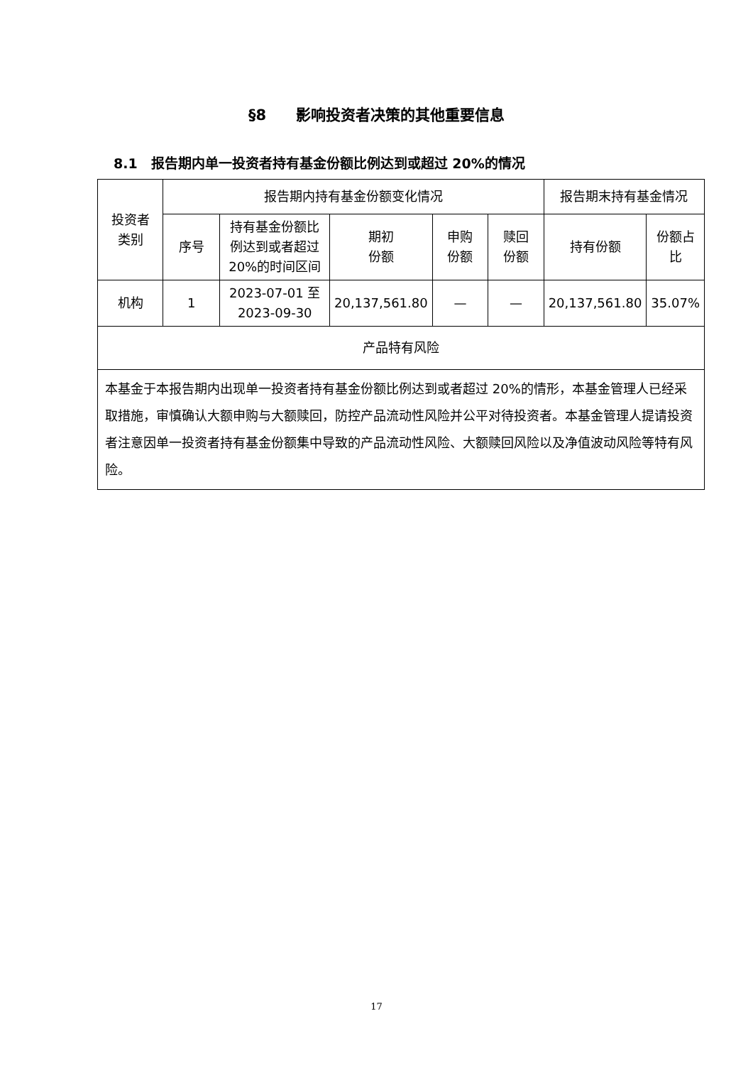§8　　影响投资者决策的其他重要信息
8.1　报告期内单一投资者持有基金份额比例达到或超过 20%的情况
| 投资者 类别 | 报告期内持有基金份额变化情况 | | | | | 报告期末持有基金情况 | |
| --- | --- | --- | --- | --- | --- | --- | --- |
| | 序号 | 持有基金份额比例达到或者超过 20%的时间区间 | 期初 份额 | 申购 份额 | 赎回 份额 | 持有份额 | 份额占比 |
| 机构 | 1 | 2023-07-01 至 2023-09-30 | 20,137,561.80 | — | — | 20,137,561.80 | 35.07% |
| 产品特有风险 | | | | | | | |
| 本基金于本报告期内出现单一投资者持有基金份额比例达到或者超过 20%的情形，本基金管理人已经采取措施，审慎确认大额申购与大额赎回，防控产品流动性风险并公平对待投资者。本基金管理人提请投资者注意因单一投资者持有基金份额集中导致的产品流动性风险、大额赎回风险以及净值波动风险等特有风险。 | | | | | | | |
17